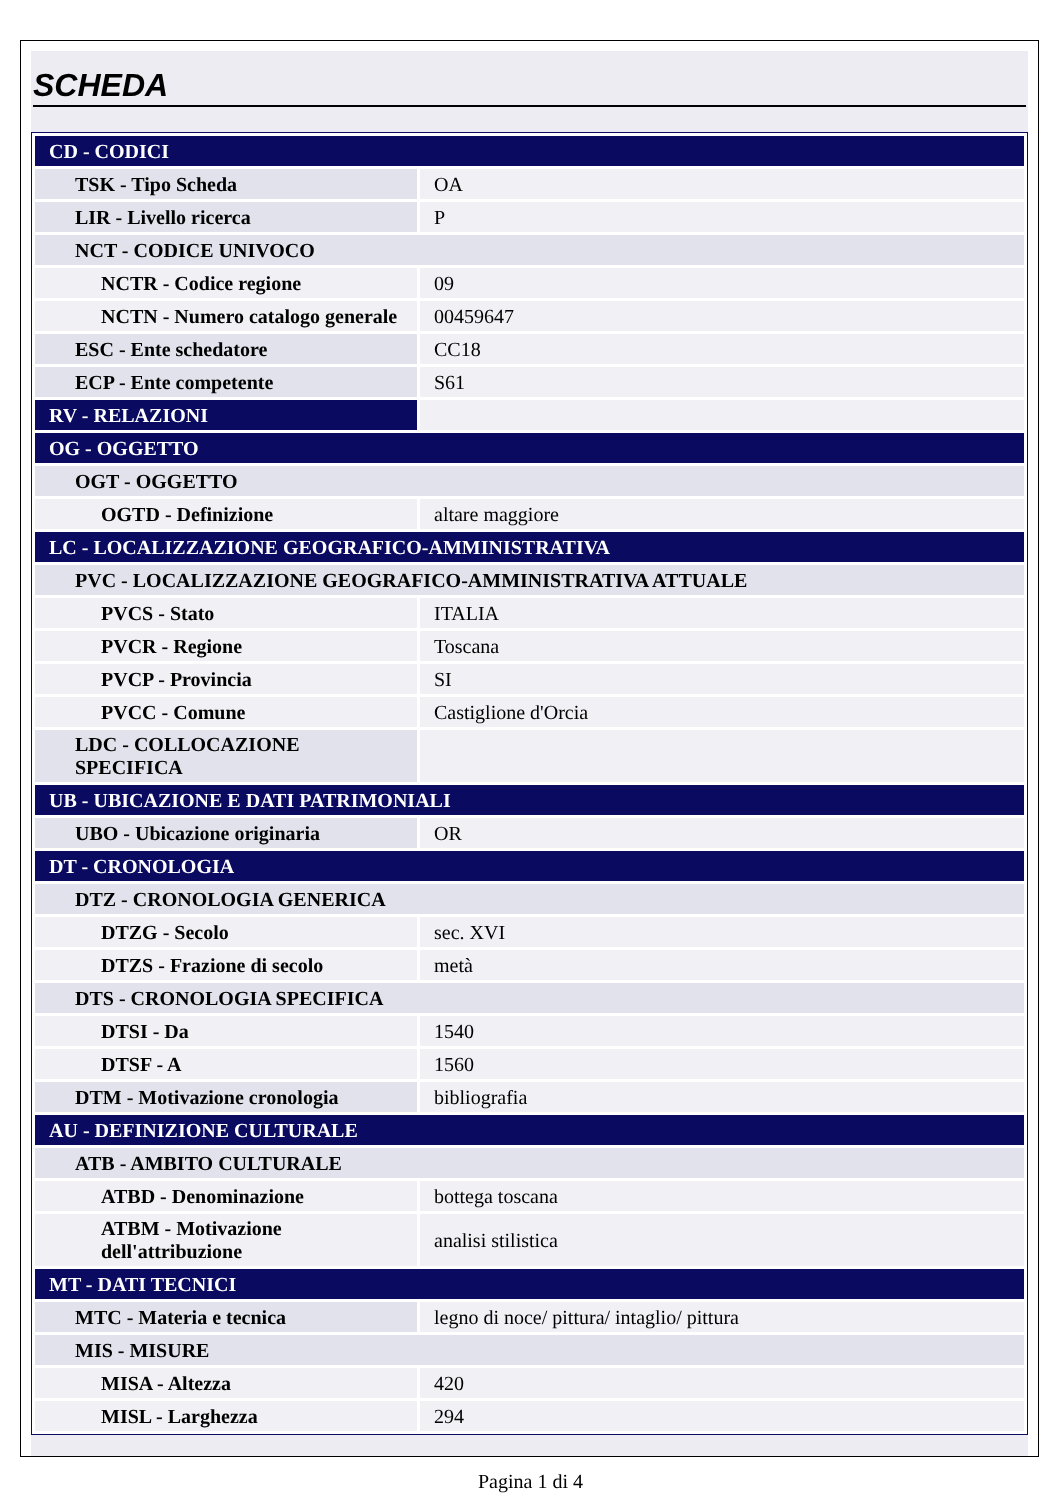SCHEDA
| CD - CODICI | |
| TSK - Tipo Scheda | OA |
| LIR - Livello ricerca | P |
| NCT - CODICE UNIVOCO | |
| NCTR - Codice regione | 09 |
| NCTN - Numero catalogo generale | 00459647 |
| ESC - Ente schedatore | CC18 |
| ECP - Ente competente | S61 |
| RV - RELAZIONI | |
| OG - OGGETTO | |
| OGT - OGGETTO | |
| OGTD - Definizione | altare maggiore |
| LC - LOCALIZZAZIONE GEOGRAFICO-AMMINISTRATIVA | |
| PVC - LOCALIZZAZIONE GEOGRAFICO-AMMINISTRATIVA ATTUALE | |
| PVCS - Stato | ITALIA |
| PVCR - Regione | Toscana |
| PVCP - Provincia | SI |
| PVCC - Comune | Castiglione d'Orcia |
| LDC - COLLOCAZIONE SPECIFICA | |
| UB - UBICAZIONE E DATI PATRIMONIALI | |
| UBO - Ubicazione originaria | OR |
| DT - CRONOLOGIA | |
| DTZ - CRONOLOGIA GENERICA | |
| DTZG - Secolo | sec. XVI |
| DTZS - Frazione di secolo | metà |
| DTS - CRONOLOGIA SPECIFICA | |
| DTSI - Da | 1540 |
| DTSF - A | 1560 |
| DTM - Motivazione cronologia | bibliografia |
| AU - DEFINIZIONE CULTURALE | |
| ATB - AMBITO CULTURALE | |
| ATBD - Denominazione | bottega toscana |
| ATBM - Motivazione dell'attribuzione | analisi stilistica |
| MT - DATI TECNICI | |
| MTC - Materia e tecnica | legno di noce/ pittura/ intaglio/ pittura |
| MIS - MISURE | |
| MISA - Altezza | 420 |
| MISL - Larghezza | 294 |
Pagina 1 di 4